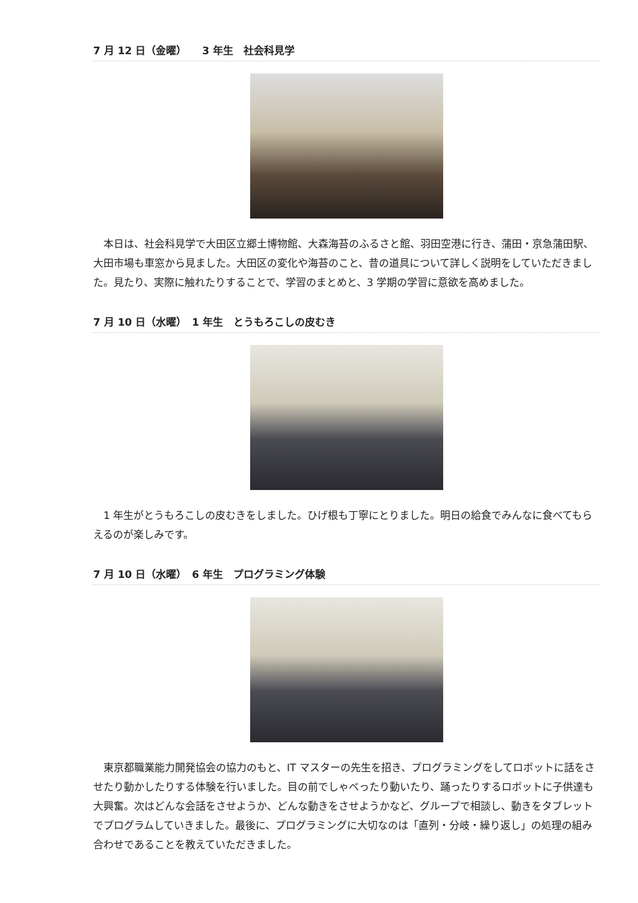7 月 12 日（金曜）　　3 年生　社会科見学
　本日は、社会科見学で大田区立郷土博物館、大森海苔のふるさと館、羽田空港に行き、蒲田・京急蒲田駅、大田市場も車窓から見ました。大田区の変化や海苔のこと、昔の道具について詳しく説明をしていただきました。見たり、実際に触れたりすることで、学習のまとめと、3 学期の学習に意欲を高めました。
7 月 10 日（水曜）　1 年生　とうもろこしの皮むき
　1 年生がとうもろこしの皮むきをしました。ひげ根も丁寧にとりました。明日の給食でみんなに食べてもらえるのが楽しみです。
7 月 10 日（水曜）　6 年生　プログラミング体験
　東京都職業能力開発協会の協力のもと、IT マスターの先生を招き、プログラミングをしてロボットに話をさせたり動かしたりする体験を行いました。目の前でしゃべったり動いたり、踊ったりするロボットに子供達も大興奮。次はどんな会話をさせようか、どんな動きをさせようかなど、グループで相談し、動きをタブレットでプログラムしていきました。最後に、プログラミングに大切なのは「直列・分岐・繰り返し」の処理の組み合わせであることを教えていただきました。